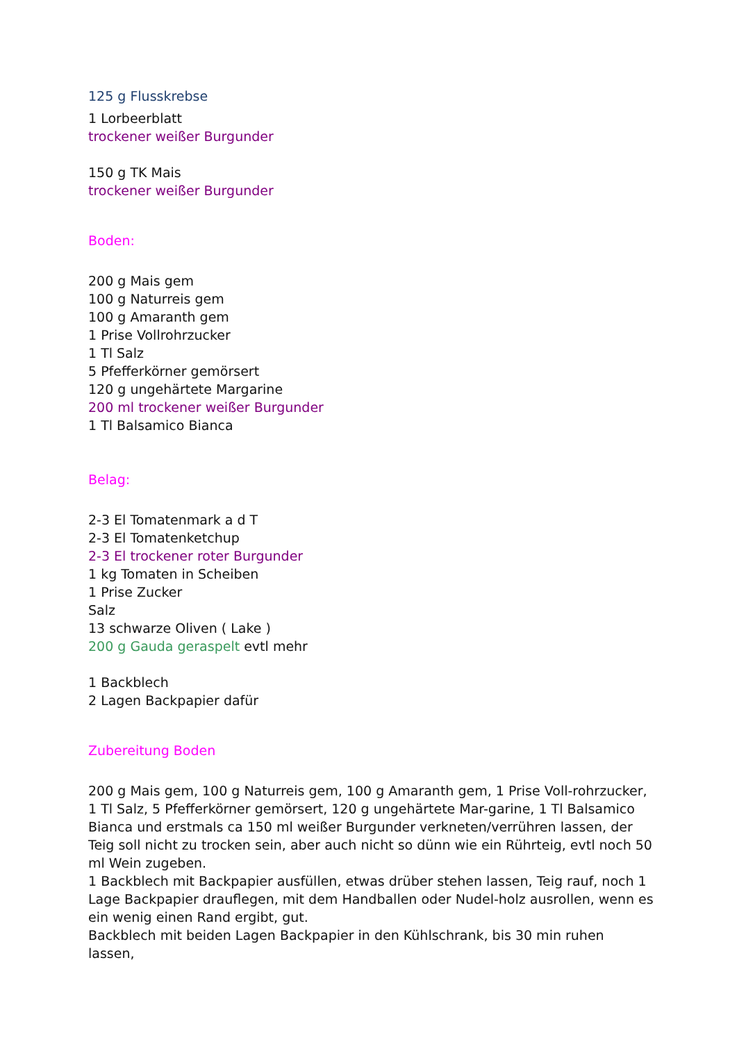125 g Flusskrebse
1 Lorbeerblatt
trockener weißer Burgunder
150 g TK Mais
trockener weißer Burgunder
Boden:
200 g Mais gem
100 g Naturreis gem
100 g Amaranth gem
1 Prise Vollrohrzucker
1 Tl Salz
5 Pfefferkörner gemörsert
120 g ungehärtete Margarine
200 ml trockener weißer Burgunder
1 Tl Balsamico Bianca
Belag:
2-3 El Tomatenmark a d T
2-3 El Tomatenketchup
2-3 El trockener roter Burgunder
1 kg Tomaten in Scheiben
1 Prise Zucker
Salz
13 schwarze Oliven ( Lake )
200 g Gauda geraspelt evtl mehr
1 Backblech
2 Lagen Backpapier dafür
Zubereitung Boden
200 g Mais gem, 100 g Naturreis gem, 100 g Amaranth gem, 1 Prise Voll-rohrzucker, 1 Tl Salz, 5 Pfefferkörner gemörsert, 120 g ungehärtete Mar-garine, 1 Tl Balsamico Bianca und erstmals ca 150 ml weißer Burgunder verkneten/verrühren lassen, der Teig soll nicht zu trocken sein, aber auch nicht so dünn wie ein Rührteig, evtl noch 50 ml Wein zugeben.
1 Backblech mit Backpapier ausfüllen, etwas drüber stehen lassen, Teig rauf, noch 1 Lage Backpapier drauflegen, mit dem Handballen oder Nudel-holz ausrollen, wenn es ein wenig einen Rand ergibt, gut.
Backblech mit beiden Lagen Backpapier in den Kühlschrank, bis 30 min ruhen lassen,